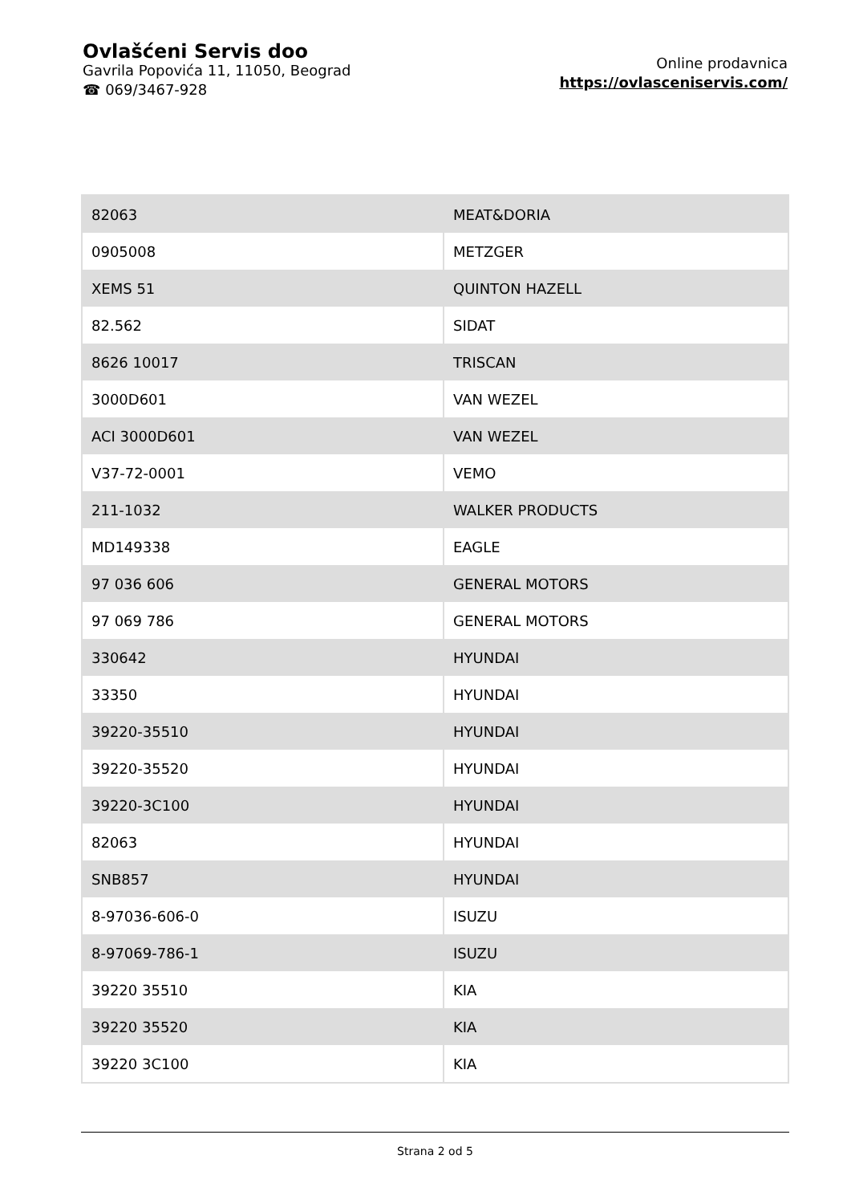Ovlašćeni Servis doo
Gavrila Popovića 11, 11050, Beograd
☎ 069/3467-928
Online prodavnica
https://ovlasceniservis.com/
| 82063 | MEAT&DORIA |
| 0905008 | METZGER |
| XEMS 51 | QUINTON HAZELL |
| 82.562 | SIDAT |
| 8626 10017 | TRISCAN |
| 3000D601 | VAN WEZEL |
| ACI 3000D601 | VAN WEZEL |
| V37-72-0001 | VEMO |
| 211-1032 | WALKER PRODUCTS |
| MD149338 | EAGLE |
| 97 036 606 | GENERAL MOTORS |
| 97 069 786 | GENERAL MOTORS |
| 330642 | HYUNDAI |
| 33350 | HYUNDAI |
| 39220-35510 | HYUNDAI |
| 39220-35520 | HYUNDAI |
| 39220-3C100 | HYUNDAI |
| 82063 | HYUNDAI |
| SNB857 | HYUNDAI |
| 8-97036-606-0 | ISUZU |
| 8-97069-786-1 | ISUZU |
| 39220 35510 | KIA |
| 39220 35520 | KIA |
| 39220 3C100 | KIA |
Strana 2 od 5